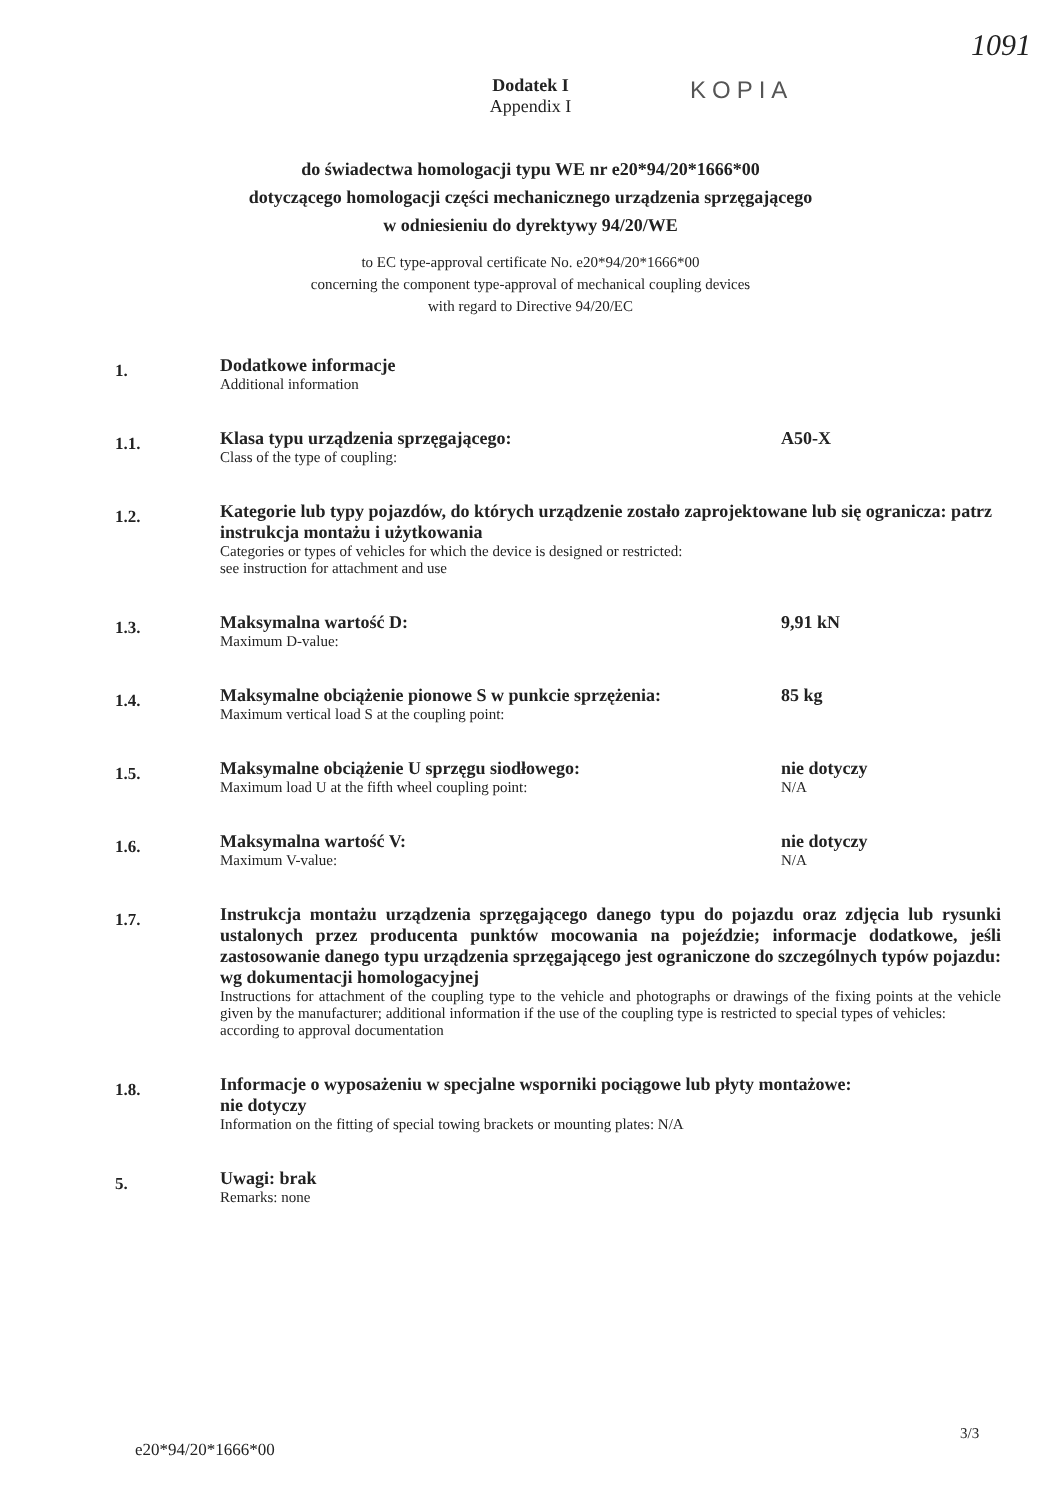1091
Dodatek I
Appendix I
KOPIA
do świadectwa homologacji typu WE nr e20*94/20*1666*00
dotyczącego homologacji części mechanicznego urządzenia sprzęgającego
w odniesieniu do dyrektywy 94/20/WE
to EC type-approval certificate No. e20*94/20*1666*00
concerning the component type-approval of mechanical coupling devices
with regard to Directive 94/20/EC
1.
Dodatkowe informacje
Additional information
1.1.
Klasa typu urządzenia sprzęgającego:
Class of the type of coupling:
A50-X
1.2.
Kategorie lub typy pojazdów, do których urządzenie zostało zaprojektowane lub się ogranicza: patrz instrukcja montażu i użytkowania
Categories or types of vehicles for which the device is designed or restricted:
see instruction for attachment and use
1.3.
Maksymalna wartość D:
Maximum D-value:
9,91 kN
1.4.
Maksymalne obciążenie pionowe S w punkcie sprzężenia:
Maximum vertical load S at the coupling point:
85 kg
1.5.
Maksymalne obciążenie U sprzęgu siodłowego:
Maximum load U at the fifth wheel coupling point:
nie dotyczy
N/A
1.6.
Maksymalna wartość V:
Maximum V-value:
nie dotyczy
N/A
1.7.
Instrukcja montażu urządzenia sprzęgającego danego typu do pojazdu oraz zdjęcia lub rysunki ustalonych przez producenta punktów mocowania na pojeździe; informacje dodatkowe, jeśli zastosowanie danego typu urządzenia sprzęgającego jest ograniczone do szczególnych typów pojazdu:
wg dokumentacji homologacyjnej
Instructions for attachment of the coupling type to the vehicle and photographs or drawings of the fixing points at the vehicle given by the manufacturer; additional information if the use of the coupling type is restricted to special types of vehicles:
according to approval documentation
1.8.
Informacje o wyposażeniu w specjalne wsporniki pociągowe lub płyty montażowe:
nie dotyczy
Information on the fitting of special towing brackets or mounting plates: N/A
5.
Uwagi: brak
Remarks: none
3/3
e20*94/20*1666*00